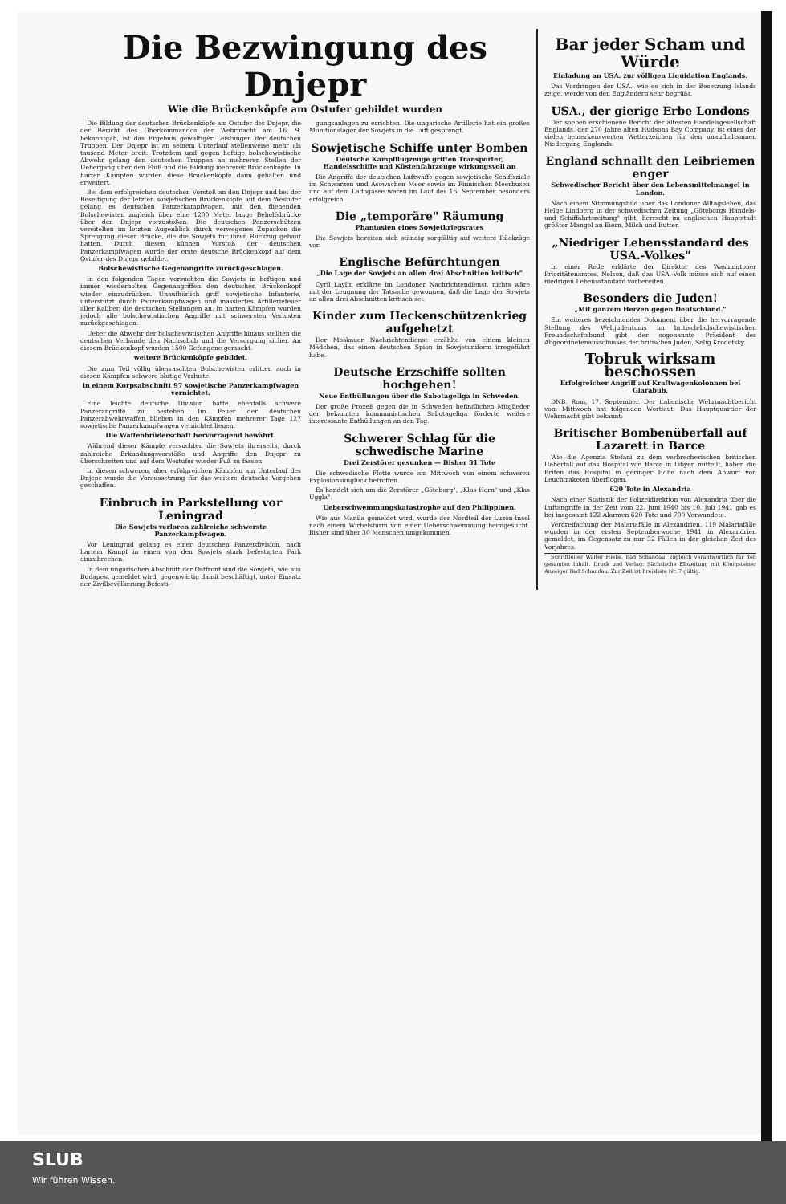Die Bezwingung des Dnjepr
Wie die Brückenköpfe am Ostufer gebildet wurden
Die Bildung der deutschen Brückenköpfe am Ostufer des Dnjepr, die der Bericht des Oberkommandos der Wehrmacht am 16. 9. bekanntgab, ist das Ergebnis gewaltiger Leistungen der deutschen Truppen. Der Dnjepr ist an seinem Unterlauf stellenweise mehr als tausend Meter breit. Trotzdem und gegen heftige bolschewistische Abwehr gelang den deutschen Truppen an mehreren Stellen der Uebergang über den Fluß und die Bildung mehrerer Brückenköpfe. In harten Kämpfen wurden diese Brückenköpfe dann gehalten und erweitert.
Bei dem erfolgreichen deutschen Vorstoß an den Dnjepr und bei der Beseitigung der letzten sowjetischen Brückenköpfe auf dem Westufer gelang es deutschen Panzerkampfwagen, mit den fliehenden Bolschewisten zugleich über eine 1200 Meter lange Behelfsbrücke über den Dnjepr vorzustoßen. Die deutschen Panzerschützen vereitelten im letzten Augenblick durch verwegenes Zupacken die Sprengung dieser Brücke, die die Sowjets für ihren Rückzug gebaut hatten. Durch diesen kühnen Vorstoß der deutschen Panzerkampfwagen wurde der erste deutsche Brückenkopf auf dem Ostufer des Dnjepr gebildet.
Bolschewistische Gegenangriffe zurückgeschlagen.
In den folgenden Tagen versuchten die Sowjets in heftigen und immer wiederholten Gegenangriffen den deutschen Brückenkopf wieder einzudrücken. Unaufhörlich griff sowjetische Infanterie, unterstützt durch Panzerkampfwagen und massiertes Artilleriefeuer aller Kaliber, die deutschen Stellungen an. In harten Kämpfen wurden jedoch alle bolschewistischen Angriffe mit schwersten Verlusten zurückgeschlagen.
Ueber die Abwehr der bolschewistischen Angriffe hinaus stellten die deutschen Verbände den Nachschub und die Versorgung sicher. An diesem Brückenkopf wurden 1500 Gefangene gemacht.
weitere Brückenköpfe gebildet.
Die zum Teil völlig überraschten Bolschewisten erlitten auch in diesen Kämpfen schwere blutige Verluste.
in einem Korpsabschnitt 97 sowjetische Panzerkampfwagen vernichtet.
Eine leichte deutsche Division hatte ebenfalls schwere Panzerangriffe zu bestehen. Im Feuer der deutschen Panzerabwehrwaffen blieben in den Kämpfen mehrerer Tage 127 sowjetische Panzerkampfwagen vernichtet liegen.
Die Waffenbrüderschaft hervorragend bewährt.
Während dieser Kämpfe versuchten die Sowjets ihrerseits, durch zahlreiche Erkundungsvorstöße und Angriffe den Dnjepr zu überschreiten und auf dem Westufer wieder Fuß zu fassen.
In diesen schweren, aber erfolgreichen Kämpfen am Unterlauf des Dnjepr wurde die Voraussetzung für das weitere deutsche Vorgehen geschaffen.
Einbruch in Parkstellung vor Leningrad
Die Sowjets verloren zahlreiche schwerste Panzerkampfwagen.
Vor Leningrad gelang es einer deutschen Panzerdivision, nach hartem Kampf in einen von den Sowjets stark befestigten Park einzubrechen.
In dem ungarischen Abschnitt der Ostfront sind die Sowjets, wie aus Budapest gemeldet wird, gegenwärtig damit beschäftigt, unter Einsatz der Zivilbevölkerung Befesti-
gungsanlagen zu errichten. Die ungarische Artillerie hat ein großes Munitionslager der Sowjets in die Luft gesprengt.
Sowjetische Schiffe unter Bomben
Deutsche Kampfflugzeuge griffen Transporter, Handelsschiffe und Küstenfahrzeuge wirkungsvoll an
Die Angriffe der deutschen Luftwaffe gegen sowjetische Schiffsziele im Schwarzen und Asowschen Meer sowie im Finnischen Meerbusen und auf dem Ladogasee waren im Lauf des 16. September besonders erfolgreich.
Die „temporäre" Räumung
Phantasien eines Sowjetkriegsrates
Die Sowjets bereiten sich ständig sorgfältig auf weitere Rückzüge vor.
Englische Befürchtungen
„Die Lage der Sowjets an allen drei Abschnitten kritisch"
Cyril Laylin erklärte im Londoner Nachrichtendienst, nichts wäre mit der Leugnung der Tatsache gewonnen, daß die Lage der Sowjets an allen drei Abschnitten kritisch sei.
Kinder zum Heckenschützenkrieg aufgehetzt
Der Moskauer Nachrichtendienst erzählte von einem kleinen Mädchen, das einen deutschen Spion in Sowjetuniform irregeführt habe.
Deutsche Erzschiffe sollten hochgehen!
Neue Enthüllungen über die Sabotageliga in Schweden.
Der große Prozeß gegen die in Schweden befindlichen Mitglieder der bekannten kommunistischen Sabotageliga förderte weitere interessante Enthüllungen an den Tag.
Schwerer Schlag für die schwedische Marine
Drei Zerstörer gesunken — Bisher 31 Tote
Die schwedische Flotte wurde am Mittwoch von einem schweren Explosionsunglück betroffen.
Es handelt sich um die Zerstörer „Göteborg", „Klas Horn" und „Klas Uggla".
Ueberschwemmungskatastrophe auf den Philippinen.
Wie aus Manila gemeldet wird, wurde der Nordteil der Luzon-Insel nach einem Wirbelsturm von einer Ueberschwemmung heimgesucht. Bisher sind über 30 Menschen umgekommen.
Bar jeder Scham und Würde
Einladung an USA. zur völligen Liquidation Englands.
Das Vordringen der USA., wie es sich in der Besetzung Islands zeige, werde von den Engländern sehr begrüßt.
USA., der gierige Erbe Londons
Der soeben erschienene Bericht der ältesten Handelsgesellschaft Englands, der 270 Jahre alten Hudsons Bay Company, ist eines der vielen bemerkenswerten Wetterzeichen für den unaufhaltsamen Niedergang Englands.
England schnallt den Leibriemen enger
Schwedischer Bericht über den Lebensmittelmangel in London.
Nach einem Stimmungsbild über das Londoner Alltagsleben, das Helge Lindberg in der schwedischen Zeitung „Göteborgs Handels- und Schiffahrtszeitung" gibt, herrscht im englischen Hauptstadt größter Mangel an Eiern, Milch und Butter.
„Niedriger Lebensstandard des USA.-Volkes"
In einer Rede erklärte der Direktor des Washingtoner Prioritätenamtes, Nelson, daß das USA.-Volk müsse sich auf einen niedrigen Lebensstandard vorbereiten.
Besonders die Juden!
„Mit ganzem Herzen gegen Deutschland."
Ein weiteres bezeichnendes Dokument über die hervorragende Stellung des Weltjudentums im britisch-bolschewistischen Freundschaftsbund gibt der sogenannte Präsident des Abgeordnetenausschusses der britischen Juden, Selig Krodetsky.
Tobruk wirksam beschossen
Erfolgreicher Angriff auf Kraftwagenkolonnen bei Giarabub.
DNB. Rom, 17. September. Der italienische Wehrmachtbericht vom Mittwoch hat folgenden Wortlaut: Das Hauptquartier der Wehrmacht gibt bekannt:
Britischer Bombenüberfall auf Lazarett in Barce
Wie die Agenzia Stefani zu dem verbrecherischen britischen Ueberfall auf das Hospital von Barce in Libyen mitteilt, haben die Briten das Hospital in geringer Höhe nach dem Abwurf von Leuchtraketen überflogen.
620 Tote in Alexandria
Nach einer Statistik der Polizeidirektion von Alexandria über die Luftangriffe in der Zeit vom 22. Juni 1940 bis 10. Juli 1941 gab es bei insgesamt 122 Alarmen 620 Tote und 700 Verwundete.
Verdreifachung der Malariafälle in Alexandrien. 119 Malariafälle wurden in der ersten Septemberwoche 1941 in Alexandrien gemeldet, im Gegensatz zu nur 32 Fällen in der gleichen Zeit des Vorjahres.
Schriftleiter Walter Hieke, Bad Schandau, zugleich verantwortlich für den gesamten Inhalt. Druck und Verlag: Sächsische Elbzeitung mit Königsteiner Anzeiger Bad Schandau. Zur Zeit ist Preisliste Nr. 7 gültig.
SLUB
Wir führen Wissen.